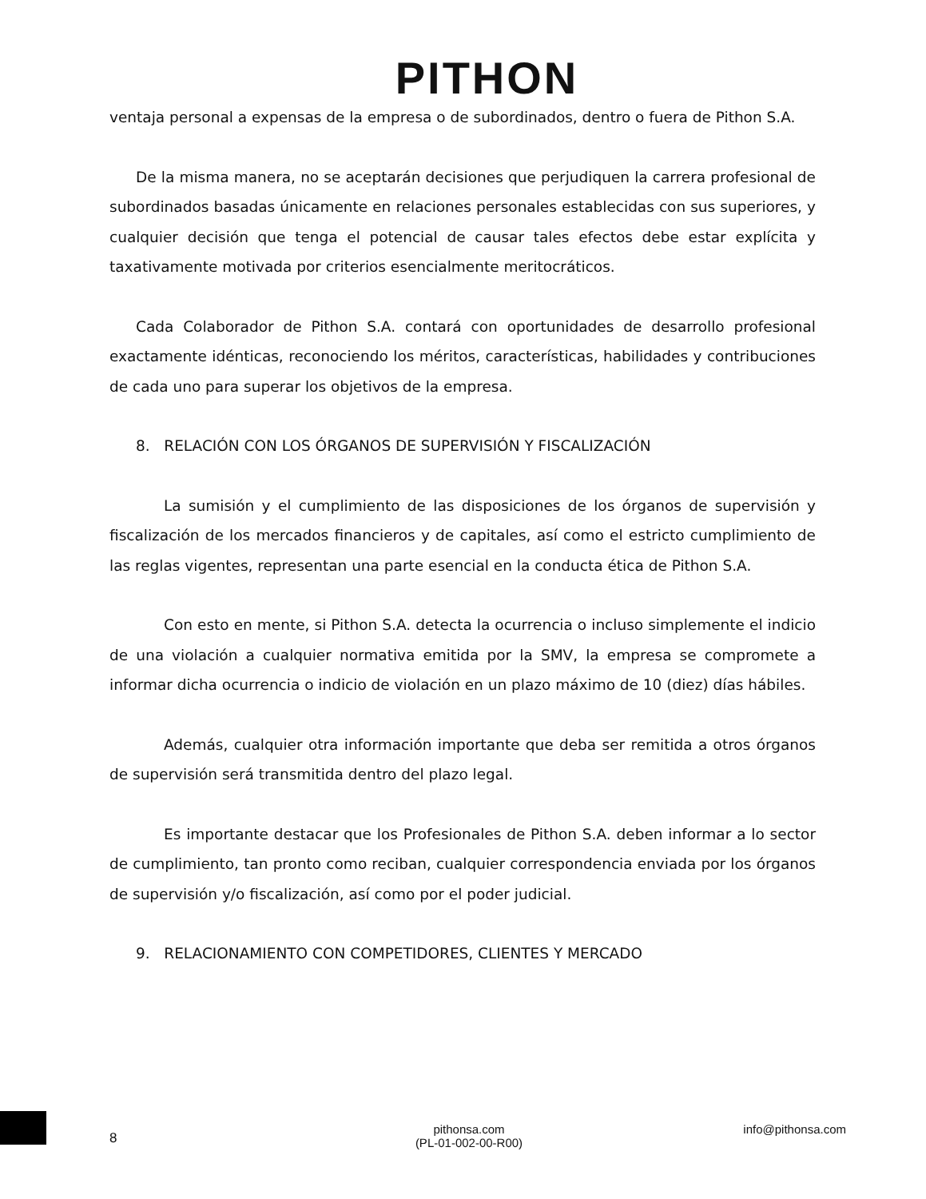PITHON
ventaja personal a expensas de la empresa o de subordinados, dentro o fuera de Pithon S.A.
De la misma manera, no se aceptarán decisiones que perjudiquen la carrera profesional de subordinados basadas únicamente en relaciones personales establecidas con sus superiores, y cualquier decisión que tenga el potencial de causar tales efectos debe estar explícita y taxativamente motivada por criterios esencialmente meritocráticos.
Cada Colaborador de Pithon S.A. contará con oportunidades de desarrollo profesional exactamente idénticas, reconociendo los méritos, características, habilidades y contribuciones de cada uno para superar los objetivos de la empresa.
8. RELACIÓN CON LOS ÓRGANOS DE SUPERVISIÓN Y FISCALIZACIÓN
La sumisión y el cumplimiento de las disposiciones de los órganos de supervisión y fiscalización de los mercados financieros y de capitales, así como el estricto cumplimiento de las reglas vigentes, representan una parte esencial en la conducta ética de Pithon S.A.
Con esto en mente, si Pithon S.A. detecta la ocurrencia o incluso simplemente el indicio de una violación a cualquier normativa emitida por la SMV, la empresa se compromete a informar dicha ocurrencia o indicio de violación en un plazo máximo de 10 (diez) días hábiles.
Además, cualquier otra información importante que deba ser remitida a otros órganos de supervisión será transmitida dentro del plazo legal.
Es importante destacar que los Profesionales de Pithon S.A. deben informar a lo sector de cumplimiento, tan pronto como reciban, cualquier correspondencia enviada por los órganos de supervisión y/o fiscalización, así como por el poder judicial.
9. RELACIONAMIENTO CON COMPETIDORES, CLIENTES Y MERCADO
8
pithonsa.com
(PL-01-002-00-R00)
info@pithonsa.com